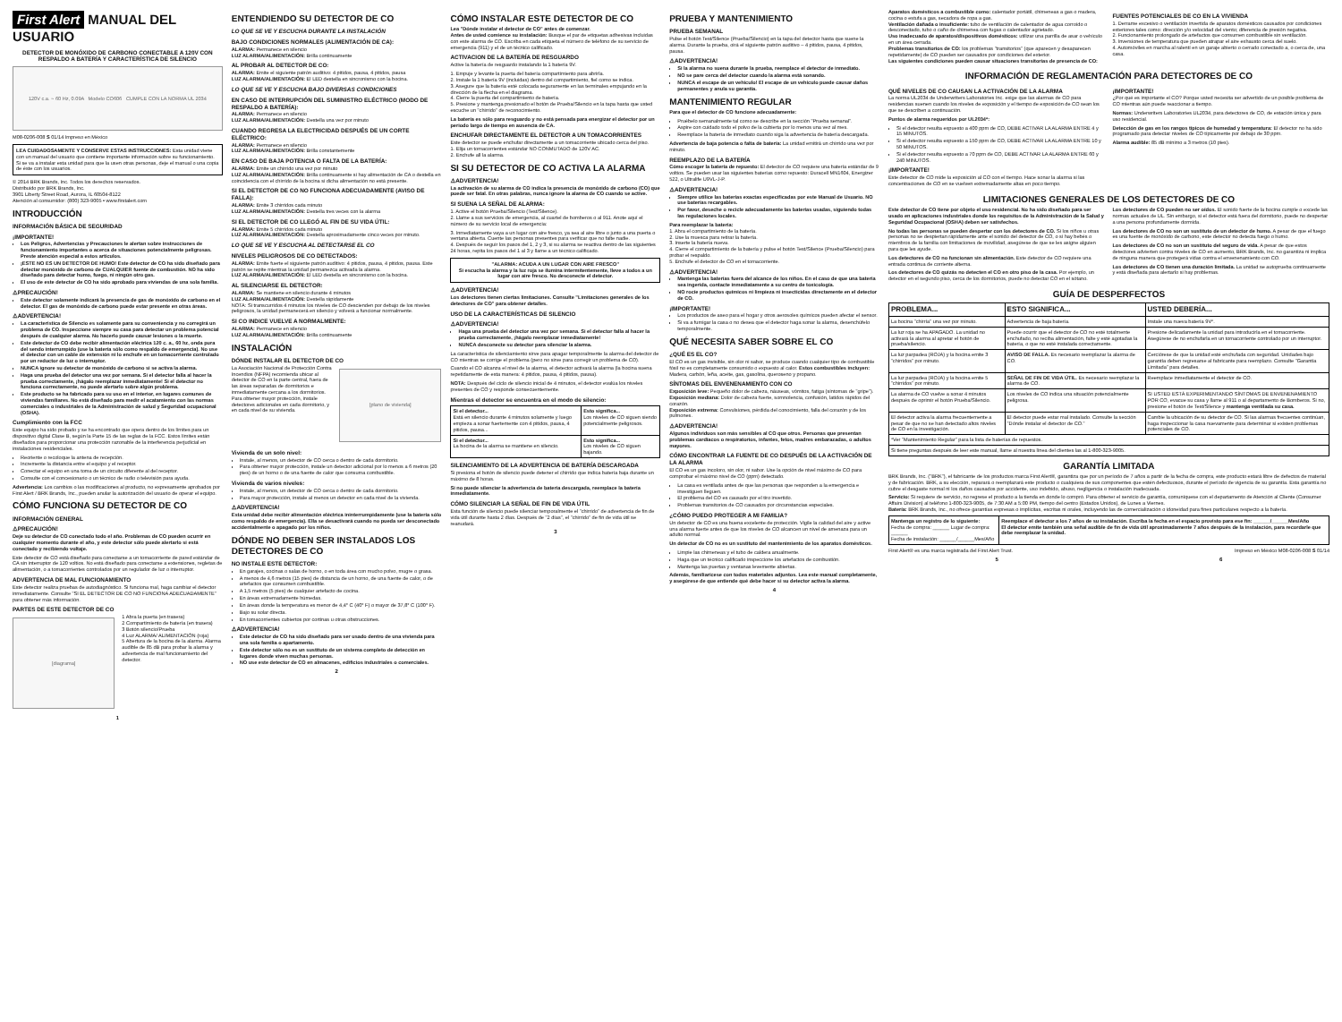First Alert MANUAL DEL USUARIO
DETECTOR DE MONÓXIDO DE CARBONO CONECTABLE A 120V CON RESPALDO A BATERÍA Y CARACTERÍSTICA DE SILENCIO
120V c.a. ~ 60 Hz, 0.09A Modelo CO606 CUMPLE CON LA NORMA UL 2034
M08-0206-008 S 01/14 Impreso en México
LEA CUIDADOSAMENTE Y CONSERVE ESTAS INSTRUCCIONES: Esta unidad viene con un manual del usuario que contiene importante información sobre su funcionamiento. Si se va a instalar esta unidad para que la usen otras personas, deje el manual o una copia de éste con los usuarios.
© 2014 BRK Brands, Inc. Todos los derechos reservados.
Distribuido por BRK Brands, Inc.
3901 Liberty Street Road, Aurora, IL 60504-8122
Atención al consumidor: (800) 323-9005 • www.firstalert.com
INTRODUCCIÓN
INFORMACIÓN BÁSICA DE SEGURIDAD
¡IMPORTANTE!
Los Peligros, Advertencias y Precauciones le alertan sobre instrucciones de funcionamiento importantes o acerca de situaciones potencialmente peligrosas. Preste atención especial a estos artículos.
¡ESTE NO ES UN DETECTOR DE HUMO! Este detector de CO ha sido diseñado para detectar monóxido de carbono de CUALQUIER fuente de combustión. NO ha sido diseñado para detectar humo, fuego, ni ningún otro gas.
El uso de este detector de CO ha sido aprobado para viviendas de una sola familia.
⚠PRECAUCIÓN!
Este detector solamente indicará la presencia de gas de monóxido de carbono en el detector. El gas de monóxido de carbono puede estar presente en otras áreas.
⚠ADVERTENCIA!
La característica de Silencio es solamente para su conveniencia y no corregirá un problema de CO. Inspeccione siempre su casa para detectar un problema potencial después de cualquier alarma. No hacerlo puede causar lesiones o la muerte.
Este detector de CO debe recibir alimentación eléctrica 120 c. a., 60 hz, onda pura del sendo interrumpido (use la batería sólo como respaldo de emergencia). No use el detector con un cable de extensión ni lo enchufe en un tomacorriente controlado por un reductor de luz o interruptor.
NUNCA ignore su detector de monóxido de carbono si se activa la alarma.
Haga una prueba del detector una vez por semana. Si el detector falla al hacer la prueba correctamente, ¡hágalo reemplazar inmediatamente! Si el detector no funciona correctamente, no puede alertarlo sobre algún problema.
Este producto se ha fabricado para su uso en el interior, en lugares comunes de viviendas familiares. No está diseñado para medir el acatamiento con las normas comerciales o industriales de la Administración de salud y Seguridad ocupacional (OSHA).
Cumplimiento con la FCC
Este equipo ha sido probado y se ha encontrado que opera dentro de los límites para un dispositivo digital Clase B, según la Parte 15 de las reglas de la FCC. Estos límites están diseñados para proporcionar una protección razonable de la interferencia perjudicial en instalaciones residenciales.
Reoriente o recoloque la antena de recepción.
Incremente la distancia entre el equipo y el receptor.
Conectar el equipo en una toma de un circuito diferente al del receptor.
Consulte con el concesionario o un técnico de radio o televisión para ayuda.
Advertencia: Los cambios o las modificaciones al producto, no expresamente aprobados por First Alert / BRK Brands, Inc., pueden anular la autorización del usuario de operar el equipo.
CÓMO FUNCIONA SU DETECTOR DE CO
INFORMACIÓN GENERAL
⚠PRECAUCIÓN!
Deje su detector de CO conectado todo el año. Problemas de CO pueden ocurrir en cualquier momento durante el año, y este detector sólo puede alertarlo si está conectado y recibiendo voltaje.
Este detector de CO está diseñado para conectarse a un tomacorriente de pared estándar de CA sin interruptor de 120 voltios. No está diseñado para conectarse a extensiones, regletas de alimentación, o a tomacorrientes controlados por un regulador de luz o interruptor.
ADVERTENCIA DE MAL FUNCIONAMIENTO
Este detector realiza pruebas de autodiagnóstico. Si funciona mal, haga cambiar el detector inmediatamente. Consulte "SI EL DETECTOR DE CO NO FUNCIONA ADECUADAMENTE" para obtener más información.
PARTES DE ESTE DETECTOR DE CO
[diagrama]
1 Abra la puerta (en trasera)
2 Compartimiento de batería (en trasera)
3 Botón silencio/Prueba
4 Luz ALARMA/ ALIMENTACIÓN (roja)
5 Abertura de la bocina de la alarma. Alarma audible de 85 dB para probar la alarma y advertencia de mal funcionamiento del detector.
1
ENTENDIENDO SU DETECTOR DE CO
LO QUE SE VE Y ESCUCHA DURANTE LA INSTALACIÓN
BAJO CONDICIONES NORMALES (ALIMENTACIÓN DE CA):
ALARMA: Permanece en silencio
LUZ ALARMA/ALIMENTACIÓN: Brilla continuamente
AL PROBAR AL DETECTOR DE CO:
ALARMA: Emite el siguiente patrón auditivo: 4 pitidos, pausa, 4 pitidos, pausa
LUZ ALARMA/ALIMENTACIÓN: El LED destella en sincronismo con la bocina.
LO QUE SE VE Y ESCUCHA BAJO DIVERSAS CONDICIONES
EN CASO DE INTERRUPCIÓN DEL SUMINISTRO ELÉCTRICO (MODO DE RESPALDO A BATERÍA):
ALARMA: Permanece en silencio
LUZ ALARMA/ALIMENTACIÓN: Destella una vez por minuto
CUANDO REGRESA LA ELECTRICIDAD DESPUÉS DE UN CORTE ELÉCTRICO:
ALARMA: Permanece en silencio
LUZ ALARMA/ALIMENTACIÓN: Brilla constantemente
EN CASO DE BAJA POTENCIA O FALTA DE LA BATERÍA:
ALARMA: Emite un chirrido una vez por minuto
LUZ ALARMA/ALIMENTACIÓN: Brilla continuamente si hay alimentación de CA o destella en coincidencia con el chirrido de la bocina si dicha alimentación no está presente.
SI EL DETECTOR DE CO NO FUNCIONA ADECUADAMENTE (AVISO DE FALLA):
ALARMA: Emite 3 chirridos cada minuto
LUZ ALARMA/ALIMENTACIÓN: Destella tres veces con la alarma
SI EL DETECTOR DE CO LLEGÓ AL FIN DE SU VIDA ÚTIL:
ALARMA: Emite 5 chirridos cada minuto
LUZ ALARMA/ALIMENTACIÓN: Destella aproximadamente cinco veces por minuto.
LO QUE SE VE Y ESCUCHA AL DETECTARSE EL CO
NIVELES PELIGROSOS DE CO DETECTADOS:
ALARMA: Emite fuerte el siguiente patrón auditivo: 4 pitidos, pausa, 4 pitidos, pausa. Este patrón se repite mientras la unidad permanezca activada la alarma.
LUZ ALARMA/ALIMENTACIÓN: El LED destella en sincronismo con la bocina.
AL SILENCIARSE EL DETECTOR:
ALARMA: Se mantiene en silencio durante 4 minutos
LUZ ALARMA/ALIMENTACIÓN: Destella rápidamente
NOTA: Si transcurridos 4 minutos los niveles de CO descienden por debajo de los niveles peligrosos, la unidad permanecerá en silencio y volverá a funcionar normalmente.
SI CO INDICE VUELVE A NORMALMENTE:
ALARMA: Permanece en silencio
LUZ ALARMA/ALIMENTACIÓN: Brilla continuamente
INSTALACIÓN
DÓNDE INSTALAR EL DETECTOR DE CO
La Asociación Nacional de Protección Contra Incendios (NFPA) recomienda ubicar al detector de CO en la parte central, fuera de las áreas separadas de dormitorios e inmediatamente cercana a los dormitorios. Para obtener mayor protección, instale detectores adicionales en cada dormitorio, y en cada nivel de su vivienda.
[plano de vivienda]
Vivienda de un solo nivel:
Instale, al menos, un detector de CO cerca o dentro de cada dormitorio.
Para obtener mayor protección, instale un detector adicional por lo menos a 6 metros (20 pies) de un horno o de una fuente de calor que consuma combustible.
Vivienda de varios niveles:
Instale, al menos, un detector de CO cerca o dentro de cada dormitorio.
Para mayor protección, instale al menos un detector en cada nivel de la vivienda.
⚠ADVERTENCIA!
Esta unidad debe recibir alimentación eléctrica ininterrumpidamente (use la batería sólo como respaldo de emergencia). Ella se desactivará cuando no pueda ser desconectado accidentalmente o apagado por los niños.
DÓNDE NO DEBEN SER INSTALADOS LOS DETECTORES DE CO
NO INSTALE ESTE DETECTOR:
En garajes, cocinas o salas de horno, o en toda área con mucho polvo, mugre o grasa.
A menos de 4,6 metros (15 pies) de distancia de un horno, de una fuente de calor, o de artefactos que consumen combustible.
A 1,5 metros (5 pies) de cualquier artefacto de cocina.
En áreas extremadamente húmedas.
En áreas donde la temperatura es menor de 4,4° C (40° F) o mayor de 37,8° C (100° F).
Bajo su solar directa.
En tomacorrientes cubiertos por cortinas u otras obstrucciones.
⚠ADVERTENCIA!
Este detector de CO ha sido diseñado para ser usado dentro de una vivienda para una sola familia o apartamento.
Este detector sólo no es un sustituto de un sistema completo de detección en lugares donde viven muchas personas.
NO use este detector de CO en almacenes, edificios industriales o comerciales.
2
CÓMO INSTALAR ESTE DETECTOR DE CO
Lea "Dónde instalar el detector de CO" antes de comenzar.
Antes de usted comience su instalación: Busque el par de etiquetas adhesivas incluidas con este alarma de CO. Escriba en cada etiqueta el número de teléfono de su servicio de emergencia (911) y el de un técnico calificado.
ACTIVACION DE LA BATERÍA DE RESGUARDO
Active la batería de resguardo instalando la 1 batería 9V.
1. Empuje y levante la puerta del batería compartimiento para abrirla.
2. Instale la 1 batería 9V (incluidas) dentro del compartimiento, fiel como se indica.
3. Asegure que la batería esté colocada seguramente en las terminales empujando en la dirección de la flecha en el diagrama.
4. Cierre la puerta del compartimiento de batería.
5. Presione y mantenga presionado el botón de Prueba/Silencio en la tapa hasta que usted escuche un "chirrido" de reconocimiento.
La batería es sólo para resguardo y no está pensada para energizar el detector por un periodo largo de tiempo en ausencia de CA.
ENCHUFAR DIRECTAMENTE EL DETECTOR A UN TOMACORRIENTES
Este detector se puede enchufar directamente a un tomacorriente ubicado cerca del piso.
1. Elija un tomacorrientes estándar NO CONMUTADO de 120V AC.
2. Enchufe all la alarma.
SI SU DETECTOR DE CO ACTIVA LA ALARMA
⚠ADVERTENCIA!
La activación de su alarma de CO indica la presencia de monóxido de carbono (CO) que puede ser fatal. En otras palabras, nunca ignore la alarma de CO cuando se active.
SI SUENA LA SEÑAL DE ALARMA:
1. Active el botón Prueba/Silencio (Test/Silence).
2. Llame a sus servicios de emergencia, al cuartel de bomberos o al 911. Anote aquí el número de su servicio local de emergencia:
3. Inmediatamente vaya a un lugar con aire fresco, ya sea al aire libre o junto a una puerta o ventana abierta. Cuente las personas presentes para verificar que no falte nadie.
4. Después de seguir los pasos del 1, 2 y 3, si su alarma se reactiva dentro de las siguientes 24 horas, repita los pasos del 1 al 3 y llame a un técnico calificado.
"ALARMA: ACUDA A UN LUGAR CON AIRE FRESCO"
Si escucha la alarma y la luz roja se ilumina intermitentemente, lleve a todos a un lugar con aire fresco. No desconecte el detector.
⚠ADVERTENCIA!
Los detectores tienen ciertas limitaciones. Consulte "Limitaciones generales de los detectores de CO" para obtener detalles.
USO DE LA CARACTERÍSTICAS DE SILENCIO
⚠ADVERTENCIA!
Haga una prueba del detector una vez por semana. Si el detector falla al hacer la prueba correctamente, ¡hágalo reemplazar inmediatamente!
NUNCA desconecte su detector para silenciar la alarma.
La característica de silenciamiento sirve para apagar temporalmente la alarma del detector de CO mientras se corrige el problema (pero no sirve para corregir un problema de CO).
Cuando el CO alcanza el nivel de la alarma, el detector activará la alarma (la bocina suena repetidamente de esta manera: 4 pitidos, pausa, 4 pitidos, pausa).
NOTA: Después del ciclo de silencio inicial de 4 minutos, el detector evalúa los niveles presentes de CO y responde consecuentemente.
Mientras el detector se encuentra en el modo de silencio:
| Si el detector... Está en silencio durante 4 minutos solamente y luego empieza a sonar fuertemente con 4 pitidos, pausa, 4 pitidos, pausa... | Esto significa... Los niveles de CO siguen siendo potencialmente peligrosos. |
| Si el detector... La bocina de la alarma se mantiene en silencio. | Esto significa... Los niveles de CO siguen bajando. |
SILENCIAMIENTO DE LA ADVERTENCIA DE BATERÍA DESCARGADA
Si presiona el botón de silencio puede detener el chirrido que indica batería baja durante un máximo de 8 horas.
Si no puede silenciar la advertencia de batería descargada, reemplace la batería inmediatamente.
CÓMO SILENCIAR LA SEÑAL DE FIN DE VIDA ÚTIL
Esta función de silencio puede silenciar temporalmente el "chirrido" de advertencia de fin de vida útil durante hasta 2 días. Después de "2 días", el "chirrido" de fin de vida útil se reanudará.
3
PRUEBA Y MANTENIMIENTO
PRUEBA SEMANAL
Pulse el botón Test/Silence (Prueba/Silencio) en la tapa del detector hasta que suene la alarma. Durante la prueba, oirá el siguiente patrón auditivo – 4 pitidos, pausa, 4 pitidos, pausa.
⚠ADVERTENCIA!
Si la alarma no suena durante la prueba, reemplace el detector de inmediato.
NO se pare cerca del detector cuando la alarma está sonando.
NUNCA el escape de un vehículo! El escape de un vehículo puede causar daños permanentes y anula su garantía.
MANTENIMIENTO REGULAR
Para que el detector de CO funcione adecuadamente:
Pruébelo semanalmente tal como se describe en la sección "Prueba semanal".
Aspire con cuidado todo el polvo de la cubierta por lo menos una vez al mes.
Reemplace la batería de inmediato cuando siga la advertencia de batería descargada.
Advertencia de baja potencia o falta de batería: La unidad emitirá un chirrido una vez por minuto.
REEMPLAZO DE LA BATERÍA
Cómo escoger la batería de repuesto: El detector de CO requiere una batería estándar de 9 voltios. Se pueden usar las siguientes baterías como repuesto: Duracell MN1604, Energizer 522, o Ultralife U9VL-J-P.
⚠ADVERTENCIA!
Siempre utilice las baterías exactas especificadas por este Manual de Usuario. NO use baterías recargables.
Por favor, deseche o recicle adecuadamente las baterías usadas, siguiendo todas las regulaciones locales.
Para reemplazar la batería:
1. Abra el compartimiento de la batería.
2. Use la muesca para retirar la batería.
3. Inserte la batería nueva.
4. Cierre el compartimiento de la batería y pulse el botón Test/Silence (Prueba/Silencio) para probar el respaldo.
5. Enchufe el detector de CO en el tomacorriente.
⚠ADVERTENCIA!
Mantenga las baterías fuera del alcance de los niños. En el caso de que una batería sea ingerida, contacte inmediatamente a su centro de toxicología.
NO rocíe productos químicos ni limpieza ni insecticidas directamente en el detector de CO.
¡IMPORTANTE!
Los productos de aseo para el hogar y otros aerosoles químicos pueden afectar el sensor.
Si va a fumigar la casa o no desea que el detector haga sonar la alarma, desenchúfelo temporalmente.
QUÉ NECESITA SABER SOBRE EL CO
¿QUÉ ES EL CO?
El CO es un gas invisible, sin olor ni sabor, se produce cuando cualquier tipo de combustible fósil no es completamente consumido o expuesto al calor. Estos combustibles incluyen: Madera, carbón, leña, aceite, gas, gasolina, queroseno y propano.
SÍNTOMAS DEL ENVENENAMIENTO CON CO
Exposición leve: Pequeño dolor de cabeza, náuseas, vómitos, fatiga (síntomas de "gripe").
Exposición mediana: Dolor de cabeza fuerte, somnolencia, confusión, latidos rápidos del corazón.
Exposición extrema: Convulsiones, pérdida del conocimiento, falla del corazón y de los pulmones.
⚠ADVERTENCIA!
Algunos individuos son más sensibles al CO que otros. Personas que presentan problemas cardíacos o respiratorios, infantes, fetos, madres embarazadas, o adultos mayores.
CÓMO ENCONTRAR LA FUENTE DE CO DESPUÉS DE LA ACTIVACIÓN DE LA ALARMA
El CO es un gas incoloro, sin olor, ni sabor. Use la opción de nivel máximo de CO para comprobar el máximo nivel de CO (ppm) detectado.
La casa es ventilada antes de que las personas que responden a la emergencia e investiguen lleguen.
El problema del CO es causado por el tiro invertido.
Problemas transitorios de CO causados por circunstancias especiales.
¿CÓMO PUEDO PROTEGER A MI FAMILIA?
Un detector de CO es una buena excelente de protección. Vigile la calidad del aire y active una alarma fuerte antes de que los niveles de CO alcancen un nivel de amenaza para un adulto normal.
Un detector de CO no es un sustituto del mantenimiento de los aparatos domésticos.
Limpie las chimeneas y el tubo de caldera anualmente.
Haga que un técnico calificado inspeccione los artefactos de combustión.
Mantenga las puertas y ventanas levemente abiertas.
Además, familiarícese con todos materiales adjuntos. Lea este manual completamente, y asegúrese de que entiende qué debe hacer si su detector activa la alarma.
4
Aparatos domésticos a combustible como: calentador portátil, chimeneas a gas o madera, cocina o estufa a gas, secadora de ropa a gas.
Ventilación dañada o insuficiente: tubo de ventilación de calentador de agua corroído o desconectado, tubo o caño de chimenea con fugas o calentador agrietado.
Uso inadecuado de aparatos/dispositivos domésticos: utilizar una parrilla de asar o vehículo en un área cerrada.
Problemas transitorios de CO: los problemas "transitorios" (que aparecen y desaparecen repetidamente) de CO pueden ser causados por condiciones del exterior.
Las siguientes condiciones pueden causar situaciones transitorias de presencia de CO:
FUENTES POTENCIALES DE CO EN LA VIVIENDA
1. Derrame excesivo o ventilación invertida de aparatos domésticos causados por condiciones exteriores tales como: dirección y/o velocidad del viento; diferencia de presión negativa.
2. Funcionamiento prolongado de artefactos que consumen combustible sin ventilación.
3. Inversiones de temperatura que pueden atrapar el aire exhausto cerca del suelo.
4. Automóviles en marcha al ralentí en un garaje abierto o cerrado conectado a, o cerca de, una casa.
INFORMACIÓN DE REGLAMENTACIÓN PARA DETECTORES DE CO
QUÉ NIVELES DE CO CAUSAN LA ACTIVACIÓN DE LA ALARMA
La norma UL2034 de Underwriters Laboratories Inc. exige que las alarmas de CO para residencias suenen cuando los niveles de exposición y el tiempo de exposición de CO sean los que se describen a continuación.
Puntos de alarma requeridos por UL2034*:
Si el detector resulta expuesto a 400 ppm de CO, DEBE ACTIVAR LA ALARMA ENTRE 4 y 15 MINUTOS.
Si el detector resulta expuesto a 150 ppm de CO, DEBE ACTIVAR LA ALARMA ENTRE 10 y 50 MINUTOS.
Si el detector resulta expuesto a 70 ppm de CO, DEBE ACTIVAR LA ALARMA ENTRE 60 y 240 MINUTOS.
¡IMPORTANTE!
Este detector de CO mide la exposición al CO con el tiempo. Hace sonar la alarma si las concentraciones de CO en se vuelven extremadamente altas en poco tiempo.
¡IMPORTANTE!
¿Por qué es importante el CO? Porque usted necesita ser advertido de un posible problema de CO mientras aún puede reaccionar a tiempo.
Normas: Underwriters Laboratories UL2034, para detectores de CO, de estación única y para uso residencial.
Detección de gas en los rangos típicos de humedad y temperatura: El detector no ha sido programado para detectar niveles de CO típicamente por debajo de 30 ppm.
Alarma audible: 85 dB mínimo a 3 metros (10 pies).
LIMITACIONES GENERALES DE LOS DETECTORES DE CO
Este detector de CO tiene por objeto el uso residencial. No ha sido diseñado para ser usado en aplicaciones industriales donde los requisitos de la Administración de la Salud y Seguridad Ocupacional (OSHA) deben ser satisfechos.
No todas las personas se pueden despertar con los detectores de CO. Si los niños u otras personas no se despiertan rápidamente ante el sonido del detector de CO, o si hay bebés o miembros de la familia con limitaciones de movilidad, asegúrese de que se les asigne alguien para que les ayude.
Los detectores de CO no funcionan sin alimentación. Este detector de CO requiere una entrada continua de corriente alterna.
Los detectores de CO quizás no detecten el CO en otro piso de la casa. Por ejemplo, un detector en el segundo piso, cerca de los dormitorios, puede no detectar CO en el sótano.
Los detectores de CO pueden no ser oídos. El sonido fuerte de la bocina cumple o excede las normas actuales de UL. Sin embargo, si el detector está fuera del dormitorio, puede no despertar a una persona profundamente dormida.
Los detectores de CO no son un sustituto de un detector de humo. A pesar de que el fuego es una fuente de monóxido de carbono, este detector no detecta fuego o humo.
Los detectores de CO no son un sustituto del seguro de vida. A pesar de que estos detectores advierten contra niveles de CO en aumento, BRK Brands, Inc. no garantiza ni implica de ninguna manera que protegerá vidas contra el envenenamiento con CO.
Los detectores de CO tienen una duración limitada. La unidad se autoprueba continuamente y está diseñada para alertarlo si hay problemas.
GUÍA DE DESPERFECTOS
| PROBLEMA... | ESTO SIGNIFICA... | USTED DEBERÍA... |
| --- | --- | --- |
| La bocina "chirría" una vez por minuto. | Advertencia de baja batería. | Instale una nueva batería 9V*. |
| La luz roja se ha APAGADO. La unidad no activará la alarma al apretar el botón de prueba/silencio. | Puede ocurrir que el detector de CO no esté totalmente enchufado, no reciba alimentación, falte y esté agotadas la batería, o que no esté instalada correctamente. | Presione delicadamente la unidad para introducirla en el tomacorriente. Asegúrese de no enchufarla en un tomacorriente controlado por un interruptor. |
| La luz parpadea (ROJA) y la bocina emite 3 "chirridos" por minuto. | AVISO DE FALLA. Es necesario reemplazar la alarma de CO. | Cerciórese de que la unidad esté enchufada con seguridad. Unidades bajo garantía deben regresarse al fabricante para reemplazo. Consulte "Garantía Limitada" para detalles. |
| La luz parpadea (ROJA) y la bocina emite 5 "chirridos" por minuto. | SEÑAL DE FIN DE VIDA ÚTIL. Es necesario reemplazar la alarma de CO. | Reemplace inmediatamente el detector de CO. |
| La alarma de CO vuelve a sonar 4 minutos después de oprimir el botón Prueba/Silencio. | Los niveles de CO indica una situación potencialmente peligrosa. | SI USTED ESTÁ EXPERIMENTANDO SÍNTOMAS DE ENVENENAMIENTO POR CO, evacue su casa y llame al 911 o al departamento de Bomberos. Si no, presione el botón de Test/Silence y mantenga ventilada su casa. |
| El detector activa la alarma frecuentemente a pesar de que no se han detectado altos niveles de CO en la investigación. | El detector puede estar mal instalado. Consulte la sección "Dónde instalar el detector de CO." | Cambie la ubicación de su detector de CO. Si las alarmas frecuentes continúan, haga inspeccionar la casa nuevamente para determinar si existen problemas potenciales de CO. |
| *Ver "Mantenimiento Regular" para la lista de baterías de repuestos. | | |
| Si tiene preguntas después de leer este manual, llame al nuestra línea del clientes las al 1-800-323-9005. | | |
GARANTÍA LIMITADA
BRK Brands, Inc. ("BRK"), el fabricante de los productos marca First Alert®, garantiza que por un período de 7 años a partir de la fecha de compra, este producto estará libre de defectos de material y de fabricación. BRK, a su elección, reparará o reemplazará este producto o cualquiera de sus componentes que estén defectuosos, durante el período de vigencia de su garantía. Esta garantía no cubre el desgaste normal ni los daños causados por accidente, uso indebido, abuso, negligencia o instalación inadecuada.
Servicio: Si requiere de servicio, no regrese el producto a la tienda en donde lo compró. Para obtener el servicio de garantía, comuníquese con el departamento de Atención al Cliente (Consumer Affairs Division) al teléfono 1-800-323-9005, de 7:30 AM a 5:00 PM, tiempo del centro (Estados Unidos), de Lunes a Viernes.
Batería: BRK Brands, Inc., no ofrece garantías expresas o implícitas, escritas ni orales, incluyendo las de comercialización o idoneidad para fines particulares respecto a la batería.
| Mantenga un registro de lo siguiente: Fecha de compra: ______ Lugar de compra: ______ Fecha de instalación: ______/______Mes/Año | Reemplace el detector a los 7 años de su instalación. Escriba la fecha en el espacio provisto para ese fin: ______/______Mes/Año El detector emite también una señal audible de fin de vida útil aproximadamente 7 años después de la instalación, para recordarle que debe reemplazar la unidad. |
First Alert® es una marca registrada del First Alert Trust.
Impreso en México M08-0206-008 S 01/14
5 6